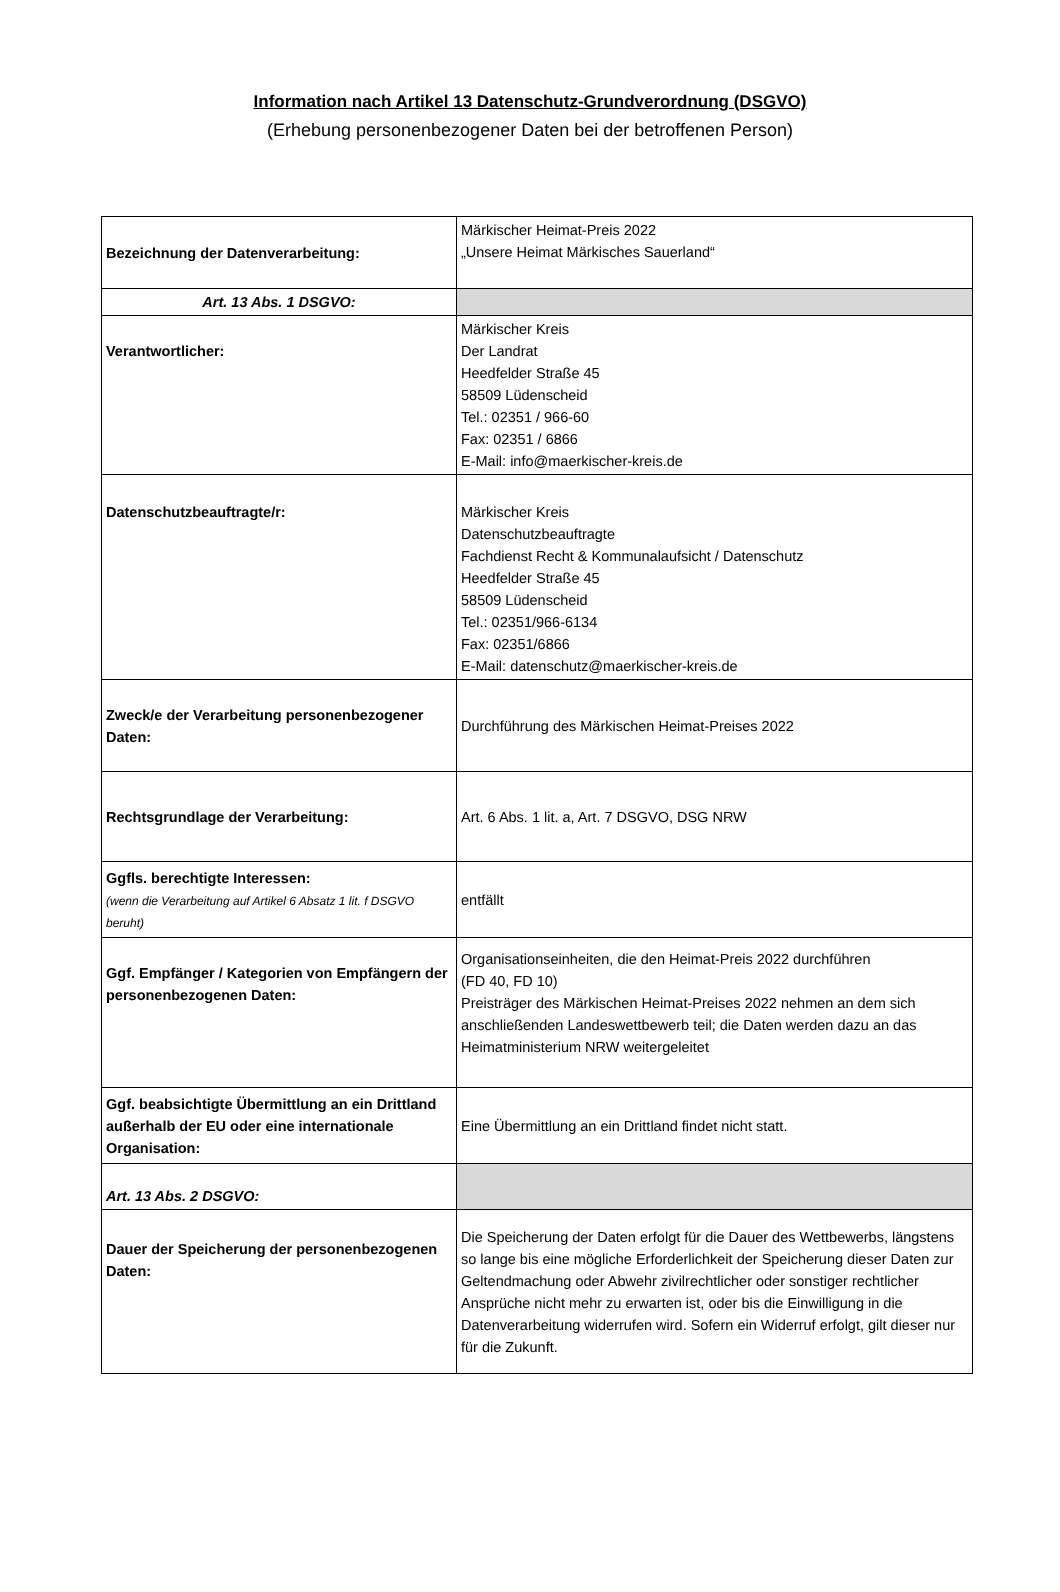Information nach Artikel 13 Datenschutz-Grundverordnung (DSGVO)
(Erhebung personenbezogener Daten bei der betroffenen Person)
| Bezeichnung der Datenverarbeitung: | Märkischer Heimat-Preis 2022 „Unsere Heimat Märkisches Sauerland“ |
| Art. 13 Abs. 1 DSGVO: | |
| Verantwortlicher: | Märkischer Kreis Der Landrat Heedfelder Straße 45 58509 Lüdenscheid Tel.: 02351 / 966-60 Fax: 02351 / 6866 E-Mail: info@maerkischer-kreis.de |
| Datenschutzbeauftragte/r: | Märkischer Kreis Datenschutzbeauftragte Fachdienst Recht & Kommunalaufsicht / Datenschutz Heedfelder Straße 45 58509 Lüdenscheid Tel.: 02351/966-6134 Fax: 02351/6866 E-Mail: datenschutz@maerkischer-kreis.de |
| Zweck/e der Verarbeitung personenbezogener Daten: | Durchführung des Märkischen Heimat-Preises 2022 |
| Rechtsgrundlage der Verarbeitung: | Art. 6 Abs. 1 lit. a, Art. 7 DSGVO, DSG NRW |
| Ggfls. berechtigte Interessen: (wenn die Verarbeitung auf Artikel 6 Absatz 1 lit. f DSGVO beruht) | entfällt |
| Ggf. Empfänger / Kategorien von Empfängern der personenbezogenen Daten: | Organisationseinheiten, die den Heimat-Preis 2022 durchführen (FD 40, FD 10) Preisträger des Märkischen Heimat-Preises 2022 nehmen an dem sich anschließenden Landeswettbewerb teil; die Daten werden dazu an das Heimatministerium NRW weitergeleitet |
| Ggf. beabsichtigte Übermittlung an ein Drittland außerhalb der EU oder eine internationale Organisation: | Eine Übermittlung an ein Drittland findet nicht statt. |
| Art. 13 Abs. 2 DSGVO: | |
| Dauer der Speicherung der personenbezogenen Daten: | Die Speicherung der Daten erfolgt für die Dauer des Wettbewerbs, längstens so lange bis eine mögliche Erforderlichkeit der Speicherung dieser Daten zur Geltendmachung oder Abwehr zivilrechtlicher oder sonstiger rechtlicher Ansprüche nicht mehr zu erwarten ist, oder bis die Einwilligung in die Datenverarbeitung widerrufen wird. Sofern ein Widerruf erfolgt, gilt dieser nur für die Zukunft. |